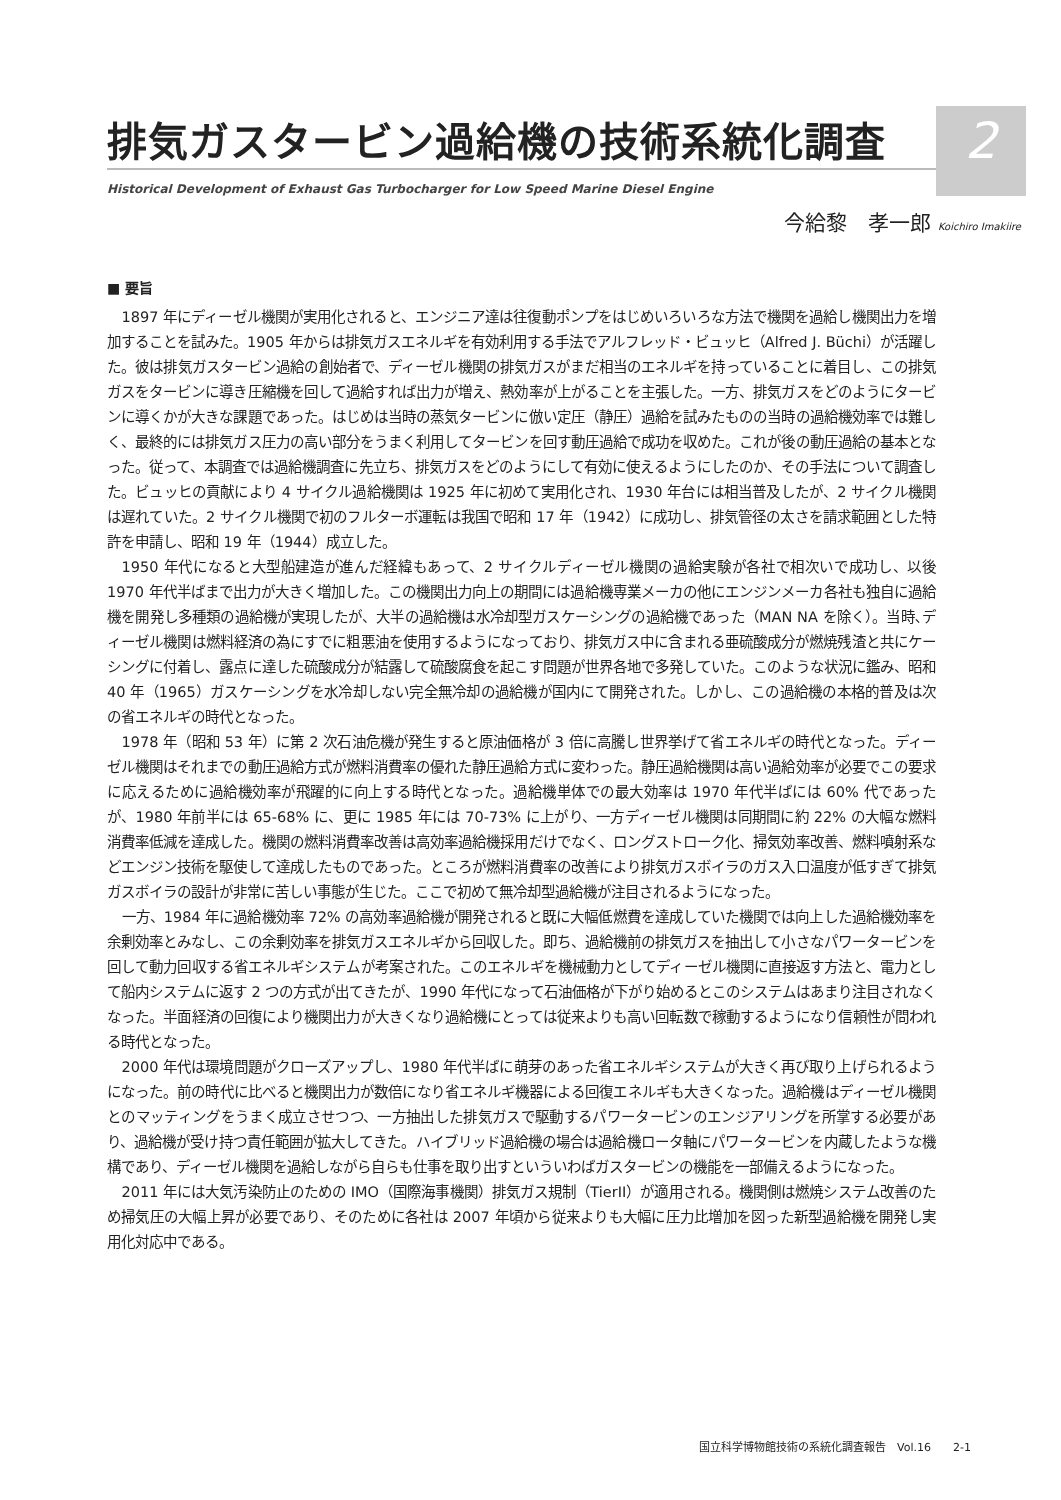2
排気ガスタービン過給機の技術系統化調査
Historical Development of Exhaust Gas Turbocharger for Low Speed Marine Diesel Engine
今給黎　孝一郎 Koichiro Imakiire
■ 要旨
1897 年にディーゼル機関が実用化されると、エンジニア達は往復動ポンプをはじめいろいろな方法で機関を過給し機関出力を増加することを試みた。1905 年からは排気ガスエネルギを有効利用する手法でアルフレッド・ビュッヒ（Alfred J. Büchi）が活躍した。彼は排気ガスタービン過給の創始者で、ディーゼル機関の排気ガスがまだ相当のエネルギを持っていることに着目し、この排気ガスをタービンに導き圧縮機を回して過給すれば出力が増え、熱効率が上がることを主張した。一方、排気ガスをどのようにタービンに導くかが大きな課題であった。はじめは当時の蒸気タービンに倣い定圧（静圧）過給を試みたものの当時の過給機効率では難しく、最終的には排気ガス圧力の高い部分をうまく利用してタービンを回す動圧過給で成功を収めた。これが後の動圧過給の基本となった。従って、本調査では過給機調査に先立ち、排気ガスをどのようにして有効に使えるようにしたのか、その手法について調査した。ビュッヒの貢献により 4 サイクル過給機関は 1925 年に初めて実用化され、1930 年台には相当普及したが、2 サイクル機関は遅れていた。2 サイクル機関で初のフルターボ運転は我国で昭和 17 年（1942）に成功し、排気管径の太さを請求範囲とした特許を申請し、昭和 19 年（1944）成立した。
1950 年代になると大型船建造が進んだ経緯もあって、2 サイクルディーゼル機関の過給実験が各社で相次いで成功し、以後 1970 年代半ばまで出力が大きく増加した。この機関出力向上の期間には過給機専業メーカの他にエンジンメーカ各社も独自に過給機を開発し多種類の過給機が実現したが、大半の過給機は水冷却型ガスケーシングの過給機であった（MAN NA を除く）。当時､ディーゼル機関は燃料経済の為にすでに粗悪油を使用するようになっており、排気ガス中に含まれる亜硫酸成分が燃焼残渣と共にケーシングに付着し、露点に達した硫酸成分が結露して硫酸腐食を起こす問題が世界各地で多発していた。このような状況に鑑み、昭和 40 年（1965）ガスケーシングを水冷却しない完全無冷却の過給機が国内にて開発された。しかし、この過給機の本格的普及は次の省エネルギの時代となった。
1978 年（昭和 53 年）に第 2 次石油危機が発生すると原油価格が 3 倍に高騰し世界挙げて省エネルギの時代となった。ディーゼル機関はそれまでの動圧過給方式が燃料消費率の優れた静圧過給方式に変わった。静圧過給機関は高い過給効率が必要でこの要求に応えるために過給機効率が飛躍的に向上する時代となった。過給機単体での最大効率は 1970 年代半ばには 60% 代であったが、1980 年前半には 65-68% に、更に 1985 年には 70-73% に上がり、一方ディーゼル機関は同期間に約 22% の大幅な燃料消費率低減を達成した。機関の燃料消費率改善は高効率過給機採用だけでなく、ロングストローク化、掃気効率改善、燃料噴射系などエンジン技術を駆使して達成したものであった。ところが燃料消費率の改善により排気ガスボイラのガス入口温度が低すぎて排気ガスボイラの設計が非常に苦しい事態が生じた。ここで初めて無冷却型過給機が注目されるようになった。
一方、1984 年に過給機効率 72% の高効率過給機が開発されると既に大幅低燃費を達成していた機関では向上した過給機効率を余剰効率とみなし、この余剰効率を排気ガスエネルギから回収した。即ち、過給機前の排気ガスを抽出して小さなパワータービンを回して動力回収する省エネルギシステムが考案された。このエネルギを機械動力としてディーゼル機関に直接返す方法と、電力として船内システムに返す 2 つの方式が出てきたが、1990 年代になって石油価格が下がり始めるとこのシステムはあまり注目されなくなった。半面経済の回復により機関出力が大きくなり過給機にとっては従来よりも高い回転数で稼動するようになり信頼性が問われる時代となった。
2000 年代は環境問題がクローズアップし、1980 年代半ばに萌芽のあった省エネルギシステムが大きく再び取り上げられるようになった。前の時代に比べると機関出力が数倍になり省エネルギ機器による回復エネルギも大きくなった。過給機はディーゼル機関とのマッティングをうまく成立させつつ、一方抽出した排気ガスで駆動するパワータービンのエンジアリングを所掌する必要があり、過給機が受け持つ責任範囲が拡大してきた。ハイブリッド過給機の場合は過給機ロータ軸にパワータービンを内蔵したような機構であり、ディーゼル機関を過給しながら自らも仕事を取り出すといういわばガスタービンの機能を一部備えるようになった。
2011 年には大気汚染防止のための IMO（国際海事機関）排気ガス規制（TierII）が適用される。機関側は燃焼システム改善のため掃気圧の大幅上昇が必要であり、そのために各社は 2007 年頃から従来よりも大幅に圧力比増加を図った新型過給機を開発し実用化対応中である。
国立科学博物館技術の系統化調査報告　Vol.16　　2-1